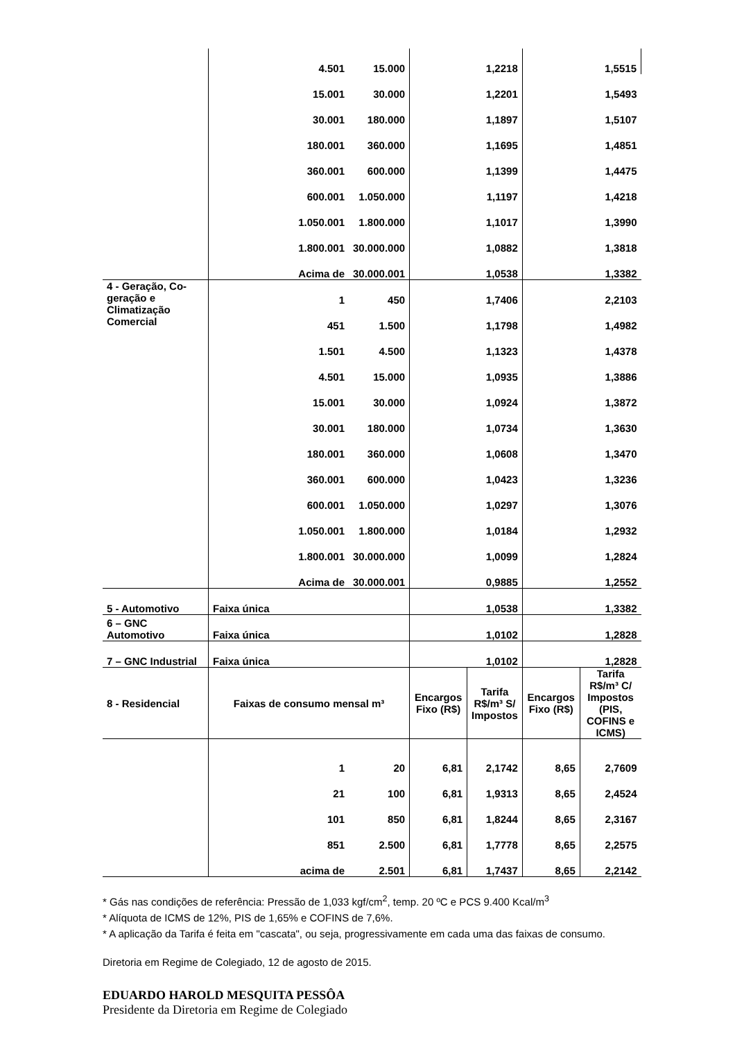| | 4.501 | 15.000 | 1,2218 | | 1,5515 | |
| | 15.001 | 30.000 | 1,2201 | | 1,5493 | |
| | 30.001 | 180.000 | 1,1897 | | 1,5107 | |
| | 180.001 | 360.000 | 1,1695 | | 1,4851 | |
| | 360.001 | 600.000 | 1,1399 | | 1,4475 | |
| | 600.001 | 1.050.000 | 1,1197 | | 1,4218 | |
| | 1.050.001 | 1.800.000 | 1,1017 | | 1,3990 | |
| | 1.800.001 | 30.000.000 | 1,0882 | | 1,3818 | |
| | Acima de | 30.000.001 | 1,0538 | | 1,3382 | |
| 4 - Geração, Co-geração e Climatização Comercial | 1 | 450 | 1,7406 | | 2,2103 | |
| | 451 | 1.500 | 1,1798 | | 1,4982 | |
| | 1.501 | 4.500 | 1,1323 | | 1,4378 | |
| | 4.501 | 15.000 | 1,0935 | | 1,3886 | |
| | 15.001 | 30.000 | 1,0924 | | 1,3872 | |
| | 30.001 | 180.000 | 1,0734 | | 1,3630 | |
| | 180.001 | 360.000 | 1,0608 | | 1,3470 | |
| | 360.001 | 600.000 | 1,0423 | | 1,3236 | |
| | 600.001 | 1.050.000 | 1,0297 | | 1,3076 | |
| | 1.050.001 | 1.800.000 | 1,0184 | | 1,2932 | |
| | 1.800.001 | 30.000.000 | 1,0099 | | 1,2824 | |
| | Acima de | 30.000.001 | 0,9885 | | 1,2552 | |
| 5 - Automotivo | Faixa única | | 1,0538 | | 1,3382 | |
| 6 – GNC Automotivo | Faixa única | | 1,0102 | | 1,2828 | |
| 7 – GNC Industrial | Faixa única | | 1,0102 | | 1,2828 | |
| 8 - Residencial | Faixas de consumo mensal m³ | | Encargos Fixo (R$) | Tarifa R$/m³ S/ Impostos | Encargos Fixo (R$) | Tarifa R$/m³ C/ Impostos (PIS, COFINS e ICMS) |
| | 1 | 20 | 6,81 | 2,1742 | 8,65 | 2,7609 |
| | 21 | 100 | 6,81 | 1,9313 | 8,65 | 2,4524 |
| | 101 | 850 | 6,81 | 1,8244 | 8,65 | 2,3167 |
| | 851 | 2.500 | 6,81 | 1,7778 | 8,65 | 2,2575 |
| | acima de | 2.501 | 6,81 | 1,7437 | 8,65 | 2,2142 |
* Gás nas condições de referência: Pressão de 1,033 kgf/cm<sup>2</sup>, temp. 20 ºC e PCS 9.400 Kcal/m<sup>3</sup>
* Alíquota de ICMS de 12%, PIS de 1,65% e COFINS de 7,6%.
* A aplicação da Tarifa é feita em "cascata", ou seja, progressivamente em cada uma das faixas de consumo.
Diretoria em Regime de Colegiado, 12 de agosto de 2015.
EDUARDO HAROLD MESQUITA PESSÔA
Presidente da Diretoria em Regime de Colegiado